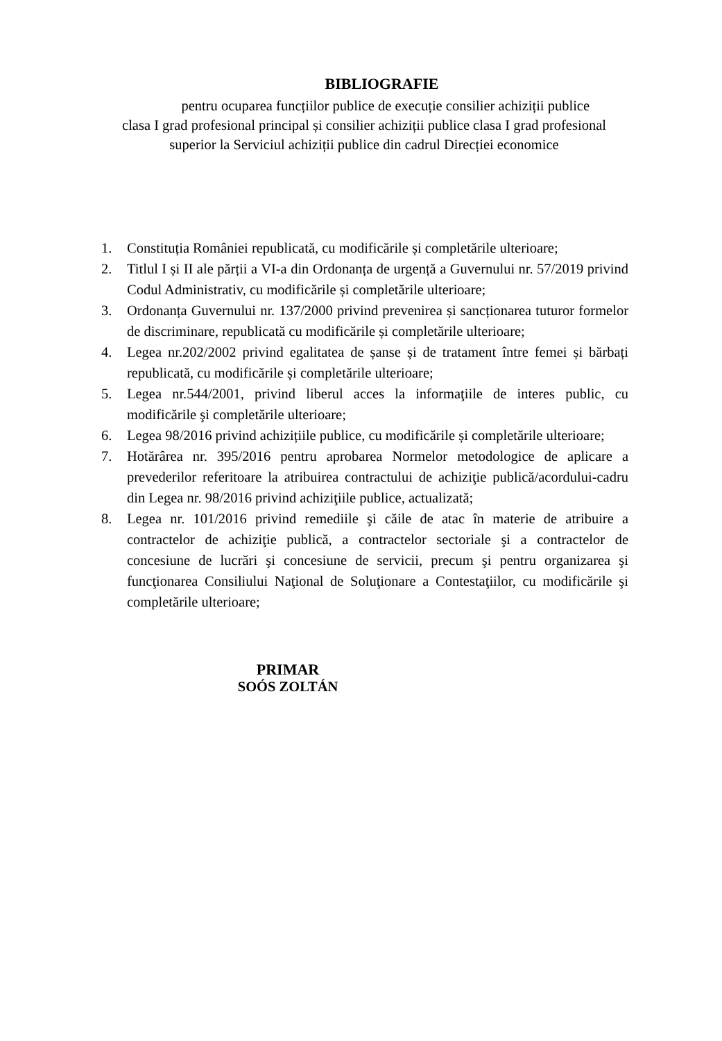BIBLIOGRAFIE
pentru ocuparea funcțiilor publice de execuție consilier achiziții publice
clasa I grad profesional principal și consilier achiziții publice clasa I grad profesional
superior la Serviciul achiziții publice din cadrul Direcției economice
1. Constituția României republicată, cu modificările și completările ulterioare;
2. Titlul I și II ale părții a VI-a din Ordonanța de urgență a Guvernului nr. 57/2019 privind Codul Administrativ, cu modificările și completările ulterioare;
3. Ordonanța Guvernului nr. 137/2000 privind prevenirea și sancționarea tuturor formelor de discriminare, republicată cu modificările și completările ulterioare;
4. Legea nr.202/2002 privind egalitatea de șanse și de tratament între femei și bărbați republicată, cu modificările și completările ulterioare;
5. Legea nr.544/2001, privind liberul acces la informaţiile de interes public, cu modificările şi completările ulterioare;
6. Legea 98/2016 privind achizițiile publice, cu modificările și completările ulterioare;
7. Hotărârea nr. 395/2016 pentru aprobarea Normelor metodologice de aplicare a prevederilor referitoare la atribuirea contractului de achiziţie publică/acordului-cadru din Legea nr. 98/2016 privind achiziţiile publice, actualizată;
8. Legea nr. 101/2016 privind remediile şi căile de atac în materie de atribuire a contractelor de achiziţie publică, a contractelor sectoriale şi a contractelor de concesiune de lucrări şi concesiune de servicii, precum şi pentru organizarea şi funcţionarea Consiliului Naţional de Soluţionare a Contestaţiilor, cu modificările şi completările ulterioare;
PRIMAR
SOÓS ZOLTÁN